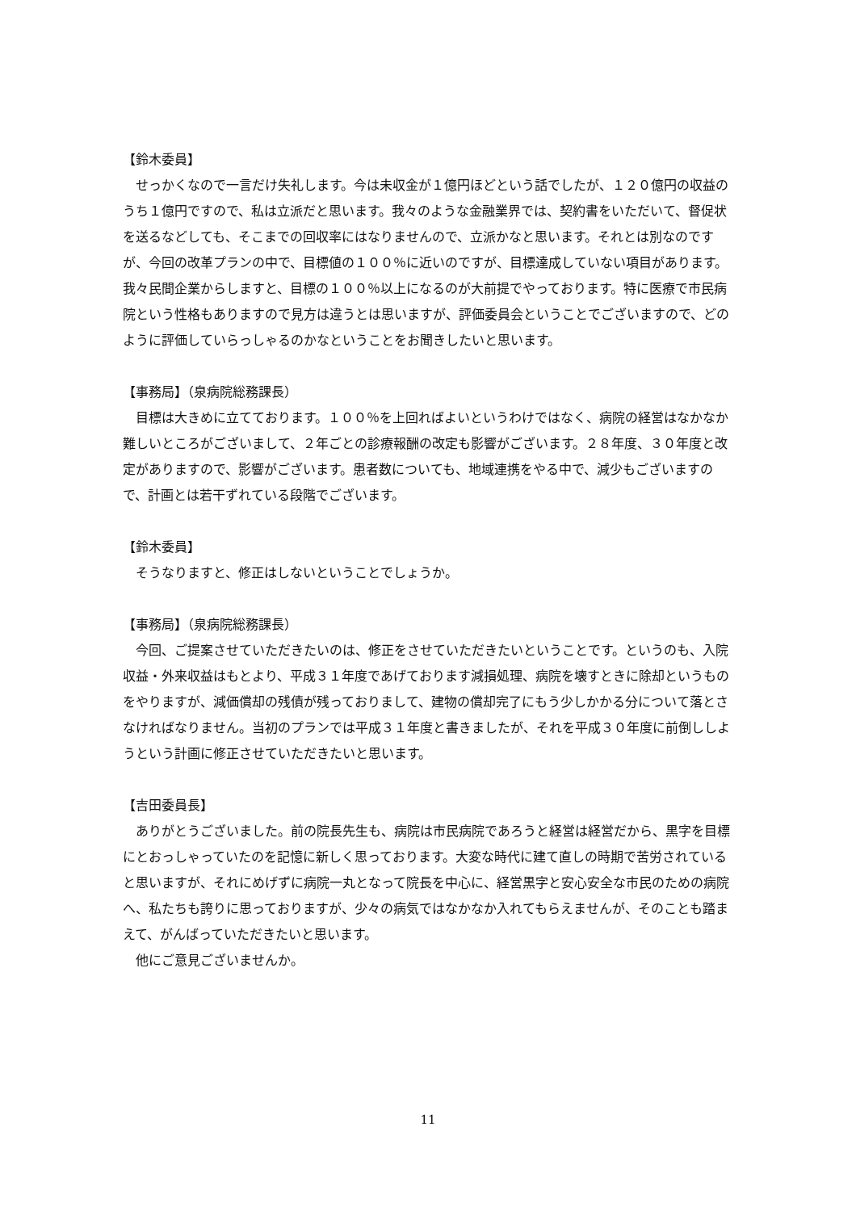【鈴木委員】
せっかくなので一言だけ失礼します。今は未収金が１億円ほどという話でしたが、１２０億円の収益のうち１億円ですので、私は立派だと思います。我々のような金融業界では、契約書をいただいて、督促状を送るなどしても、そこまでの回収率にはなりませんので、立派かなと思います。それとは別なのですが、今回の改革プランの中で、目標値の１００％に近いのですが、目標達成していない項目があります。我々民間企業からしますと、目標の１００％以上になるのが大前提でやっております。特に医療で市民病院という性格もありますので見方は違うとは思いますが、評価委員会ということでございますので、どのように評価していらっしゃるのかなということをお聞きしたいと思います。
【事務局】（泉病院総務課長）
目標は大きめに立てております。１００％を上回ればよいというわけではなく、病院の経営はなかなか難しいところがございまして、２年ごとの診療報酬の改定も影響がございます。２８年度、３０年度と改定がありますので、影響がございます。患者数についても、地域連携をやる中で、減少もございますので、計画とは若干ずれている段階でございます。
【鈴木委員】
そうなりますと、修正はしないということでしょうか。
【事務局】（泉病院総務課長）
今回、ご提案させていただきたいのは、修正をさせていただきたいということです。というのも、入院収益・外来収益はもとより、平成３１年度であげております減損処理、病院を壊すときに除却というものをやりますが、減価償却の残債が残っておりまして、建物の償却完了にもう少しかかる分について落とさなければなりません。当初のプランでは平成３１年度と書きましたが、それを平成３０年度に前倒ししようという計画に修正させていただきたいと思います。
【吉田委員長】
ありがとうございました。前の院長先生も、病院は市民病院であろうと経営は経営だから、黒字を目標にとおっしゃっていたのを記憶に新しく思っております。大変な時代に建て直しの時期で苦労されていると思いますが、それにめげずに病院一丸となって院長を中心に、経営黒字と安心安全な市民のための病院へ、私たちも誇りに思っておりますが、少々の病気ではなかなか入れてもらえませんが、そのことも踏まえて、がんばっていただきたいと思います。
他にご意見ございませんか。
11